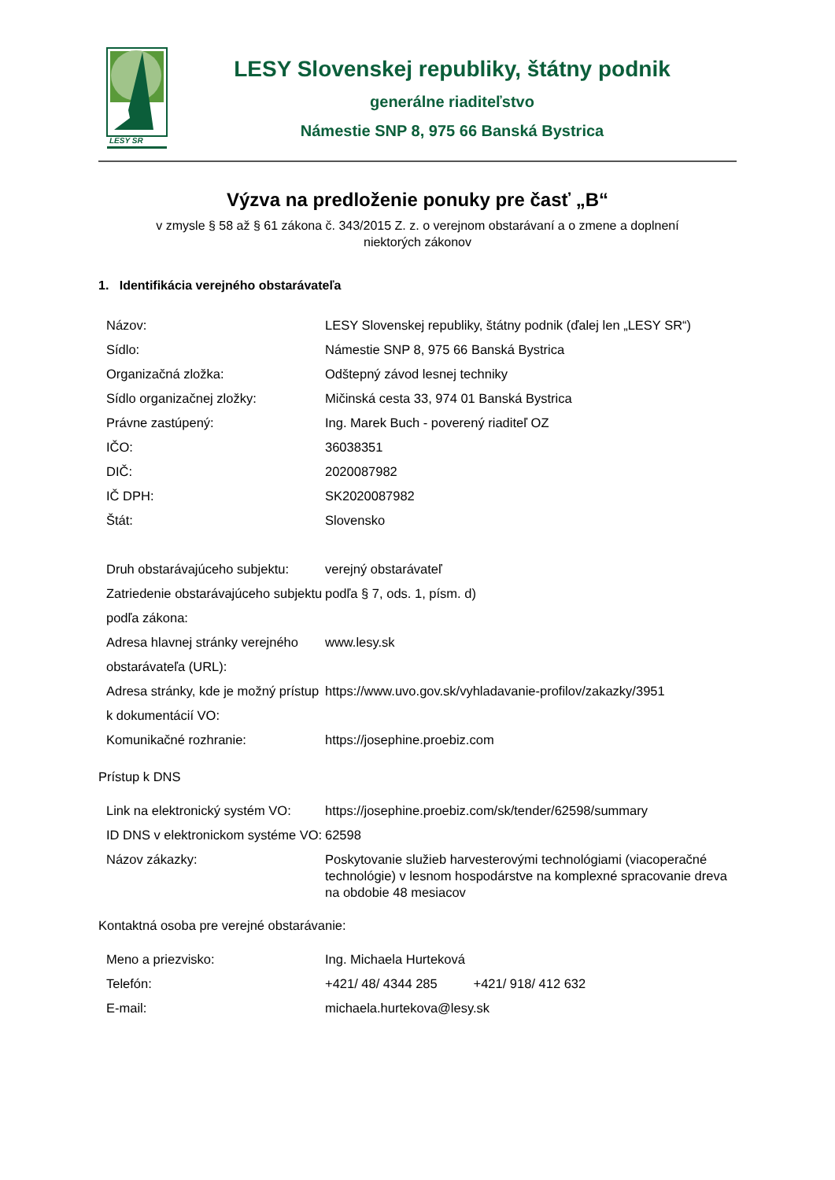LESY SR
LESY Slovenskej republiky, štátny podnik
generálne riaditeľstvo
Námestie SNP 8, 975 66 Banská Bystrica
Výzva na predloženie ponuky pre časť „B“
v zmysle § 58 až § 61 zákona č. 343/2015 Z. z. o verejnom obstarávaní a o zmene a doplnení
niektorých zákonov
1. Identifikácia verejného obstarávateľa
| Názov: | LESY Slovenskej republiky, štátny podnik (ďalej len „LESY SR“) |
| Sídlo: | Námestie SNP 8, 975 66 Banská Bystrica |
| Organizačná zložka: | Odštepný závod lesnej techniky |
| Sídlo organizačnej zložky: | Mičinská cesta 33, 974 01 Banská Bystrica |
| Právne zastúpený: | Ing. Marek Buch - poverený riaditeľ OZ |
| IČO: | 36038351 |
| DIČ: | 2020087982 |
| IČ DPH: | SK2020087982 |
| Štát: | Slovensko |
| Druh obstarávajúceho subjektu: | verejný obstarávateľ |
| Zatriedenie obstarávajúceho subjektu podľa zákona: | podľa § 7, ods. 1, písm. d) |
| Adresa hlavnej stránky verejného obstarávateľa (URL): | www.lesy.sk |
| Adresa stránky, kde je možný prístup k dokumentácií VO: | https://www.uvo.gov.sk/vyhladavanie-profilov/zakazky/3951 |
| Komunikačné rozhranie: | https://josephine.proebiz.com |
Prístup k DNS
| Link na elektronický systém VO: | https://josephine.proebiz.com/sk/tender/62598/summary |
| ID DNS v elektronickom systéme VO: | 62598 |
| Názov zákazky: | Poskytovanie služieb harvesterovými technológiami (viacoperačné technológie) v lesnom hospodárstve na komplexné spracovanie dreva na obdobie 48 mesiacov |
Kontaktná osoba pre verejné obstarávanie:
| Meno a priezvisko: | Ing. Michaela Hurteková |
| Telefón: | +421/ 48/ 4344 285 +421/ 918/ 412 632 |
| E-mail: | michaela.hurtekova@lesy.sk |